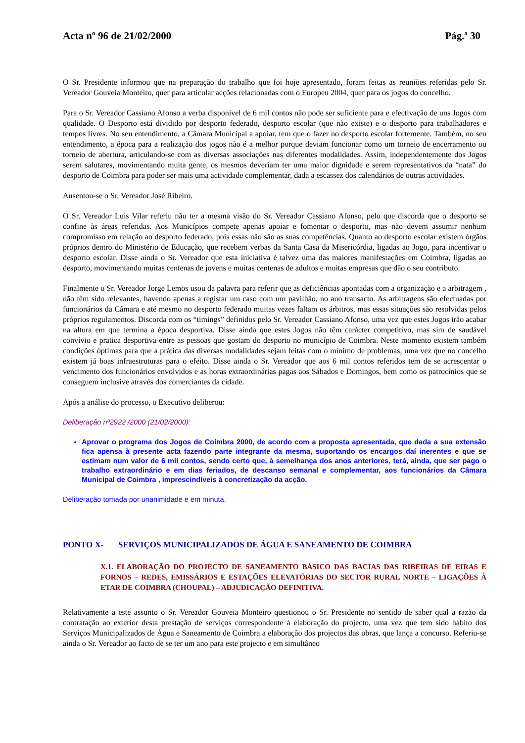Acta nº 96 de 21/02/2000 Pág.ª 30
O Sr. Presidente informou que na preparação do trabalho que foi hoje apresentado, foram feitas as reuniões referidas pelo Sr. Vereador Gouveia Monteiro, quer para articular acções relacionadas com o Europeu 2004, quer para os jogos do concelho.
Para o Sr. Vereador Cassiano Afonso a verba disponível de 6 mil contos não pode ser suficiente para e efectivação de uns Jogos com qualidade. O Desporto está dividido por desporto federado, desporto escolar (que não existe) e o desporto para trabalhadores e tempos livres. No seu entendimento, a Câmara Municipal a apoiar, tem que o fazer no desporto escolar fortemente. Também, no seu entendimento, a época para a realização dos jogos não é a melhor porque deviam funcionar como um torneio de encerramento ou torneio de abertura, articulando-se com as diversas associações nas diferentes modalidades. Assim, independentemente dos Jogos serem salutares, movimentando muita gente, os mesmos deveriam ter uma maior dignidade e serem representativos da “nata” do desporto de Coimbra para poder ser mais uma actividade complementar, dada a escassez dos calendários de outras actividades.
Ausentou-se o Sr. Vereador José Ribeiro.
O Sr. Vereador Luis Vilar referiu não ter a mesma visão do Sr. Vereador Cassiano Afonso, pelo que discorda que o desporto se confine às áreas referidas. Aos Municípios compete apenas apoiar e fomentar o desporto, mas não devem assumir nenhum compromisso em relação ao desporto federado, pois essas não são as suas competências. Quanto ao desporto escolar existem órgãos próprios dentro do Ministério de Educação, que recebem verbas da Santa Casa da Misericórdia, ligadas ao Jogo, para incentivar o desporto escolar. Disse ainda o Sr. Vereador que esta iniciativa é talvez uma das maiores manifestações em Coimbra, ligadas ao desporto, movimentando muitas centenas de jovens e muitas centenas de adultos e muitas empresas que dão o seu contributo.
Finalmente o Sr. Vereador Jorge Lemos usou da palavra para referir que as deficiências apontadas com a organização e a arbitragem , não têm sido relevantes, havendo apenas a registar um caso com um pavilhão, no ano transacto. As arbitragens são efectuadas por funcionários da Câmara e até mesmo no desporto federado muitas vezes faltam os árbitros, mas essas situações são resolvidas pelos próprios regulamentos. Discorda com os “timings” definidos pelo Sr. Vereador Cassiano Afonso, uma vez que estes Jogos irão acabar na altura em que termina a época desportiva. Disse ainda que estes Jogos não têm carácter competitivo, mas sim de saudável convívio e pratica desportiva entre as pessoas que gostam do desporto no município de Coimbra. Neste momento existem também condições óptimas para que a prática das diversas modalidades sejam feitas com o mínimo de problemas, uma vez que no concelho existem já boas infraestruturas para o efeito. Disse ainda o Sr. Vereador que aos 6 mil contos referidos tem de se acrescentar o vencimento dos funcionários envolvidos e as horas extraordinárias pagas aos Sábados e Domingos, bem como os patrocínios que se conseguem inclusive através dos comerciantes da cidade.
Após a análise do processo, o Executivo deliberou:
Deliberação nº2922 /2000 (21/02/2000):
Aprovar o programa dos Jogos de Coimbra 2000, de acordo com a proposta apresentada, que dada a sua extensão fica apensa à presente acta fazendo parte integrante da mesma, suportando os encargos daí inerentes e que se estimam num valor de 6 mil contos, sendo certo que, à semelhança dos anos anteriores, terá, ainda, que ser pago o trabalho extraordinário e em dias feriados, de descanso semanal e complementar, aos funcionários da Câmara Municipal de Coimbra , imprescindíveis à concretização da acção.
Deliberação tomada por unanimidade e em minuta.
PONTO X- SERVIÇOS MUNICIPALIZADOS DE ÁGUA E SANEAMENTO DE COIMBRA
X.1. ELABORAÇÃO DO PROJECTO DE SANEAMENTO BÁSICO DAS BACIAS DAS RIBEIRAS DE EIRAS E FORNOS – REDES, EMISSÁRIOS E ESTAÇÕES ELEVATÓRIAS DO SECTOR RURAL NORTE – LIGAÇÕES À ETAR DE COIMBRA (CHOUPAL) – ADJUDICAÇÃO DEFINITIVA.
Relativamente a este assunto o Sr. Vereador Gouveia Monteiro questionou o Sr. Presidente no sentido de saber qual a razão da contratação ao exterior desta prestação de serviços correspondente à elaboração do projecto, uma vez que tem sido hábito dos Serviços Municipalizados de Água e Saneamento de Coimbra a elaboração dos projectos das obras, que lança a concurso. Referiu-se ainda o Sr. Vereador ao facto de se ter um ano para este projecto e em simultâneo